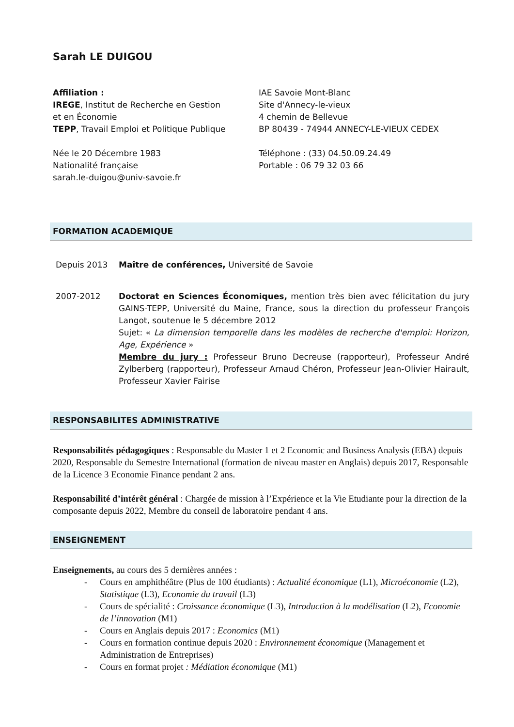Sarah LE DUIGOU
Affiliation :
IREGE, Institut de Recherche en Gestion
et en Économie
TEPP, Travail Emploi et Politique Publique
IAE Savoie Mont-Blanc
Site d'Annecy-le-vieux
4 chemin de Bellevue
BP 80439 - 74944 ANNECY-LE-VIEUX CEDEX
Née le 20 Décembre 1983
Nationalité française
sarah.le-duigou@univ-savoie.fr
Téléphone : (33) 04.50.09.24.49
Portable : 06 79 32 03 66
FORMATION ACADEMIQUE
Depuis 2013 Maître de conférences, Université de Savoie
2007-2012 Doctorat en Sciences Économiques, mention très bien avec félicitation du jury GAINS-TEPP, Université du Maine, France, sous la direction du professeur François Langot, soutenue le 5 décembre 2012
Sujet: « La dimension temporelle dans les modèles de recherche d'emploi: Horizon, Age, Expérience »
Membre du jury : Professeur Bruno Decreuse (rapporteur), Professeur André Zylberberg (rapporteur), Professeur Arnaud Chéron, Professeur Jean-Olivier Hairault, Professeur Xavier Fairise
RESPONSABILITES ADMINISTRATIVE
Responsabilités pédagogiques : Responsable du Master 1 et 2 Economic and Business Analysis (EBA) depuis 2020, Responsable du Semestre International (formation de niveau master en Anglais) depuis 2017, Responsable de la Licence 3 Economie Finance pendant 2 ans.
Responsabilité d’intérêt général : Chargée de mission à l’Expérience et la Vie Etudiante pour la direction de la composante depuis 2022, Membre du conseil de laboratoire pendant 4 ans.
ENSEIGNEMENT
Enseignements, au cours des 5 dernières années :
- Cours en amphithéâtre (Plus de 100 étudiants) : Actualité économique (L1), Microéconomie (L2), Statistique (L3), Economie du travail (L3)
- Cours de spécialité : Croissance économique (L3), Introduction à la modélisation (L2), Economie de l’innovation (M1)
- Cours en Anglais depuis 2017 : Economics (M1)
- Cours en formation continue depuis 2020 : Environnement économique (Management et Administration de Entreprises)
- Cours en format projet : Médiation économique (M1)